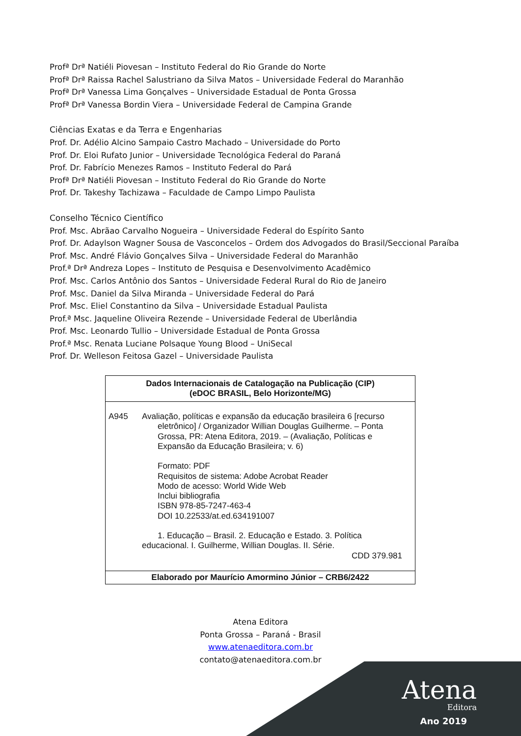Profª Drª Natiéli Piovesan – Instituto Federal do Rio Grande do Norte
Profª Drª Raissa Rachel Salustriano da Silva Matos – Universidade Federal do Maranhão
Profª Drª Vanessa Lima Gonçalves – Universidade Estadual de Ponta Grossa
Profª Drª Vanessa Bordin Viera – Universidade Federal de Campina Grande
Ciências Exatas e da Terra e Engenharias
Prof. Dr. Adélio Alcino Sampaio Castro Machado – Universidade do Porto
Prof. Dr. Eloi Rufato Junior – Universidade Tecnológica Federal do Paraná
Prof. Dr. Fabrício Menezes Ramos – Instituto Federal do Pará
Profª Drª Natiéli Piovesan – Instituto Federal do Rio Grande do Norte
Prof. Dr. Takeshy Tachizawa – Faculdade de Campo Limpo Paulista
Conselho Técnico Científico
Prof. Msc. Abrãao Carvalho Nogueira – Universidade Federal do Espírito Santo
Prof. Dr. Adaylson Wagner Sousa de Vasconcelos – Ordem dos Advogados do Brasil/Seccional Paraíba
Prof. Msc. André Flávio Gonçalves Silva – Universidade Federal do Maranhão
Prof.ª Drª Andreza Lopes – Instituto de Pesquisa e Desenvolvimento Acadêmico
Prof. Msc. Carlos Antônio dos Santos – Universidade Federal Rural do Rio de Janeiro
Prof. Msc. Daniel da Silva Miranda – Universidade Federal do Pará
Prof. Msc. Eliel Constantino da Silva – Universidade Estadual Paulista
Prof.ª Msc. Jaqueline Oliveira Rezende – Universidade Federal de Uberlândia
Prof. Msc. Leonardo Tullio – Universidade Estadual de Ponta Grossa
Prof.ª Msc. Renata Luciane Polsaque Young Blood – UniSecal
Prof. Dr. Welleson Feitosa Gazel – Universidade Paulista
Dados Internacionais de Catalogação na Publicação (CIP)
(eDOC BRASIL, Belo Horizonte/MG)
A945 Avaliação, políticas e expansão da educação brasileira 6 [recurso
eletrônico] / Organizador Willian Douglas Guilherme. – Ponta
Grossa, PR: Atena Editora, 2019. – (Avaliação, Políticas e
Expansão da Educação Brasileira; v. 6)
Formato: PDF
Requisitos de sistema: Adobe Acrobat Reader
Modo de acesso: World Wide Web
Inclui bibliografia
ISBN 978-85-7247-463-4
DOI 10.22533/at.ed.634191007
1. Educação – Brasil. 2. Educação e Estado. 3. Política
educacional. I. Guilherme, Willian Douglas. II. Série.
CDD 379.981
Elaborado por Maurício Amormino Júnior – CRB6/2422
Atena Editora
Ponta Grossa – Paraná - Brasil
www.atenaeditora.com.br
contato@atenaeditora.com.br
Atena
Editora
Ano 2019